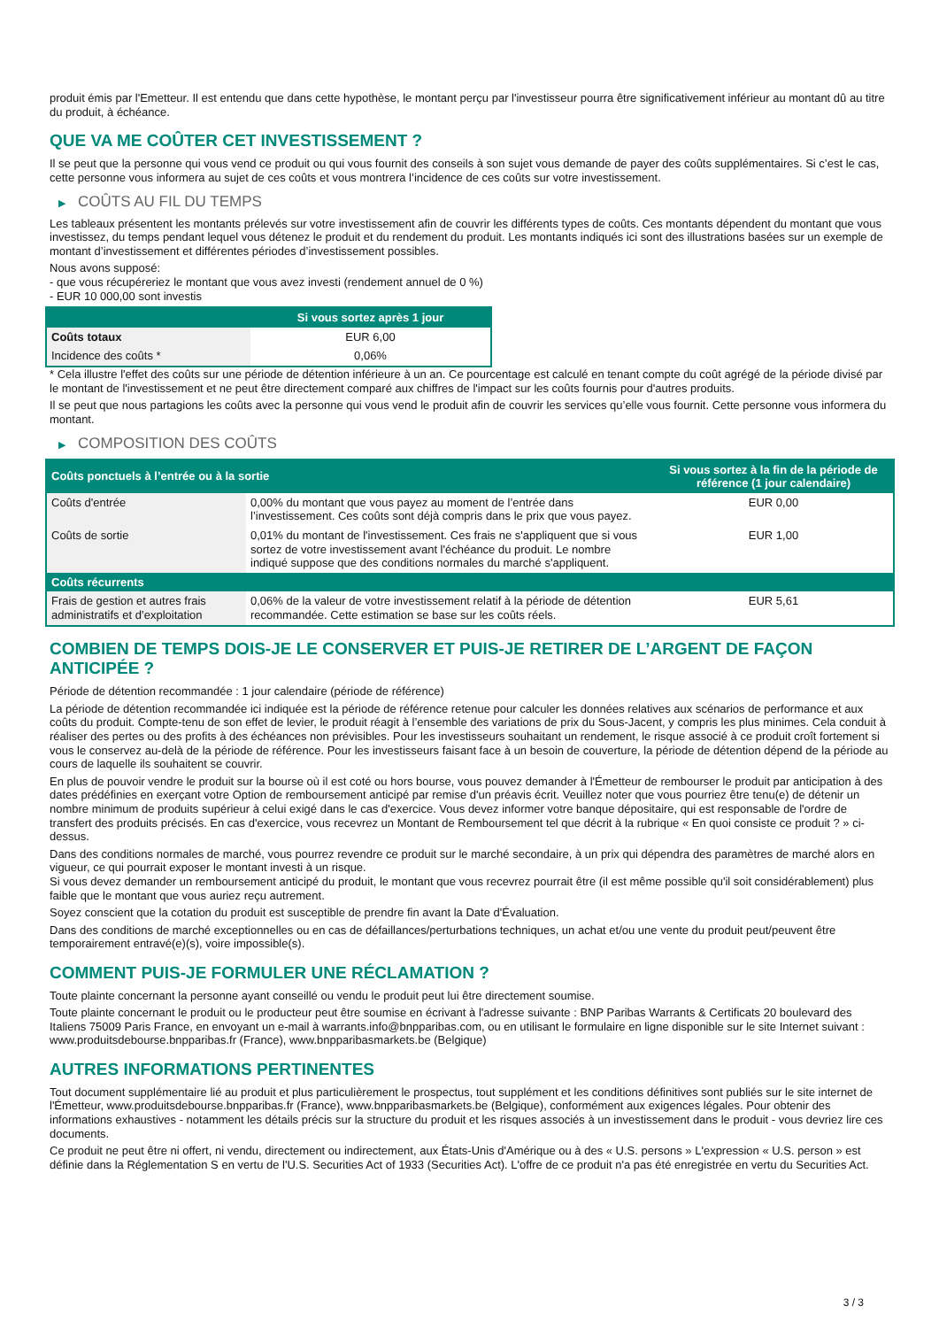produit émis par l'Emetteur. Il est entendu que dans cette hypothèse, le montant perçu par l'investisseur pourra être significativement inférieur au montant dû au titre du produit, à échéance.
QUE VA ME COÛTER CET INVESTISSEMENT ?
Il se peut que la personne qui vous vend ce produit ou qui vous fournit des conseils à son sujet vous demande de payer des coûts supplémentaires. Si c’est le cas, cette personne vous informera au sujet de ces coûts et vous montrera l’incidence de ces coûts sur votre investissement.
▶ COÛTS AU FIL DU TEMPS
Les tableaux présentent les montants prélevés sur votre investissement afin de couvrir les différents types de coûts. Ces montants dépendent du montant que vous investissez, du temps pendant lequel vous détenez le produit et du rendement du produit. Les montants indiqués ici sont des illustrations basées sur un exemple de montant d’investissement et différentes périodes d’investissement possibles.
Nous avons supposé:
- que vous récupéreriez le montant que vous avez investi (rendement annuel de 0 %)
- EUR 10 000,00 sont investis
| | Si vous sortez après 1 jour |
| --- | --- |
| Coûts totaux | EUR 6,00 |
| Incidence des coûts * | 0,06% |
* Cela illustre l'effet des coûts sur une période de détention inférieure à un an. Ce pourcentage est calculé en tenant compte du coût agrégé de la période divisé par le montant de l'investissement et ne peut être directement comparé aux chiffres de l'impact sur les coûts fournis pour d'autres produits.
Il se peut que nous partagions les coûts avec la personne qui vous vend le produit afin de couvrir les services qu’elle vous fournit. Cette personne vous informera du montant.
▶ COMPOSITION DES COÛTS
| Coûts ponctuels à l’entrée ou à la sortie | | Si vous sortez à la fin de la période de référence (1 jour calendaire) |
| --- | --- | --- |
| Coûts d'entrée | 0,00% du montant que vous payez au moment de l’entrée dans l’investissement. Ces coûts sont déjà compris dans le prix que vous payez. | EUR 0,00 |
| Coûts de sortie | 0,01% du montant de l'investissement. Ces frais ne s'appliquent que si vous sortez de votre investissement avant l'échéance du produit. Le nombre indiqué suppose que des conditions normales du marché s'appliquent. | EUR 1,00 |
| Coûts récurrents | | |
| Frais de gestion et autres frais administratifs et d’exploitation | 0,06% de la valeur de votre investissement relatif à la période de détention recommandée. Cette estimation se base sur les coûts réels. | EUR 5,61 |
COMBIEN DE TEMPS DOIS-JE LE CONSERVER ET PUIS-JE RETIRER DE L’ARGENT DE FAÇON ANTICIPÉE ?
Période de détention recommandée : 1 jour calendaire (période de référence)
La période de détention recommandée ici indiquée est la période de référence retenue pour calculer les données relatives aux scénarios de performance et aux coûts du produit. Compte-tenu de son effet de levier, le produit réagit à l’ensemble des variations de prix du Sous-Jacent, y compris les plus minimes. Cela conduit à réaliser des pertes ou des profits à des échéances non prévisibles. Pour les investisseurs souhaitant un rendement, le risque associé à ce produit croît fortement si vous le conservez au-delà de la période de référence. Pour les investisseurs faisant face à un besoin de couverture, la période de détention dépend de la période au cours de laquelle ils souhaitent se couvrir.
En plus de pouvoir vendre le produit sur la bourse où il est coté ou hors bourse, vous pouvez demander à l'Émetteur de rembourser le produit par anticipation à des dates prédéfinies en exerçant votre Option de remboursement anticipé par remise d'un préavis écrit. Veuillez noter que vous pourriez être tenu(e) de détenir un nombre minimum de produits supérieur à celui exigé dans le cas d'exercice. Vous devez informer votre banque dépositaire, qui est responsable de l'ordre de transfert des produits précisés. En cas d'exercice, vous recevrez un Montant de Remboursement tel que décrit à la rubrique « En quoi consiste ce produit ? » ci-dessus.
Dans des conditions normales de marché, vous pourrez revendre ce produit sur le marché secondaire, à un prix qui dépendra des paramètres de marché alors en vigueur, ce qui pourrait exposer le montant investi à un risque.
Si vous devez demander un remboursement anticipé du produit, le montant que vous recevrez pourrait être (il est même possible qu'il soit considérablement) plus faible que le montant que vous auriez reçu autrement.
Soyez conscient que la cotation du produit est susceptible de prendre fin avant la Date d'Évaluation.
Dans des conditions de marché exceptionnelles ou en cas de défaillances/perturbations techniques, un achat et/ou une vente du produit peut/peuvent être temporairement entravé(e)(s), voire impossible(s).
COMMENT PUIS-JE FORMULER UNE RÉCLAMATION ?
Toute plainte concernant la personne ayant conseillé ou vendu le produit peut lui être directement soumise.
Toute plainte concernant le produit ou le producteur peut être soumise en écrivant à l'adresse suivante : BNP Paribas Warrants & Certificats 20 boulevard des Italiens 75009 Paris France, en envoyant un e-mail à warrants.info@bnpparibas.com, ou en utilisant le formulaire en ligne disponible sur le site Internet suivant : www.produitsdebourse.bnpparibas.fr (France), www.bnpparibasmarkets.be (Belgique)
AUTRES INFORMATIONS PERTINENTES
Tout document supplémentaire lié au produit et plus particulièrement le prospectus, tout supplément et les conditions définitives sont publiés sur le site internet de l'Émetteur, www.produitsdebourse.bnpparibas.fr (France), www.bnpparibasmarkets.be (Belgique), conformément aux exigences légales. Pour obtenir des informations exhaustives - notamment les détails précis sur la structure du produit et les risques associés à un investissement dans le produit - vous devriez lire ces documents.
Ce produit ne peut être ni offert, ni vendu, directement ou indirectement, aux États-Unis d'Amérique ou à des « U.S. persons » L'expression « U.S. person » est définie dans la Réglementation S en vertu de l'U.S. Securities Act of 1933 (Securities Act). L'offre de ce produit n'a pas été enregistrée en vertu du Securities Act.
3 / 3